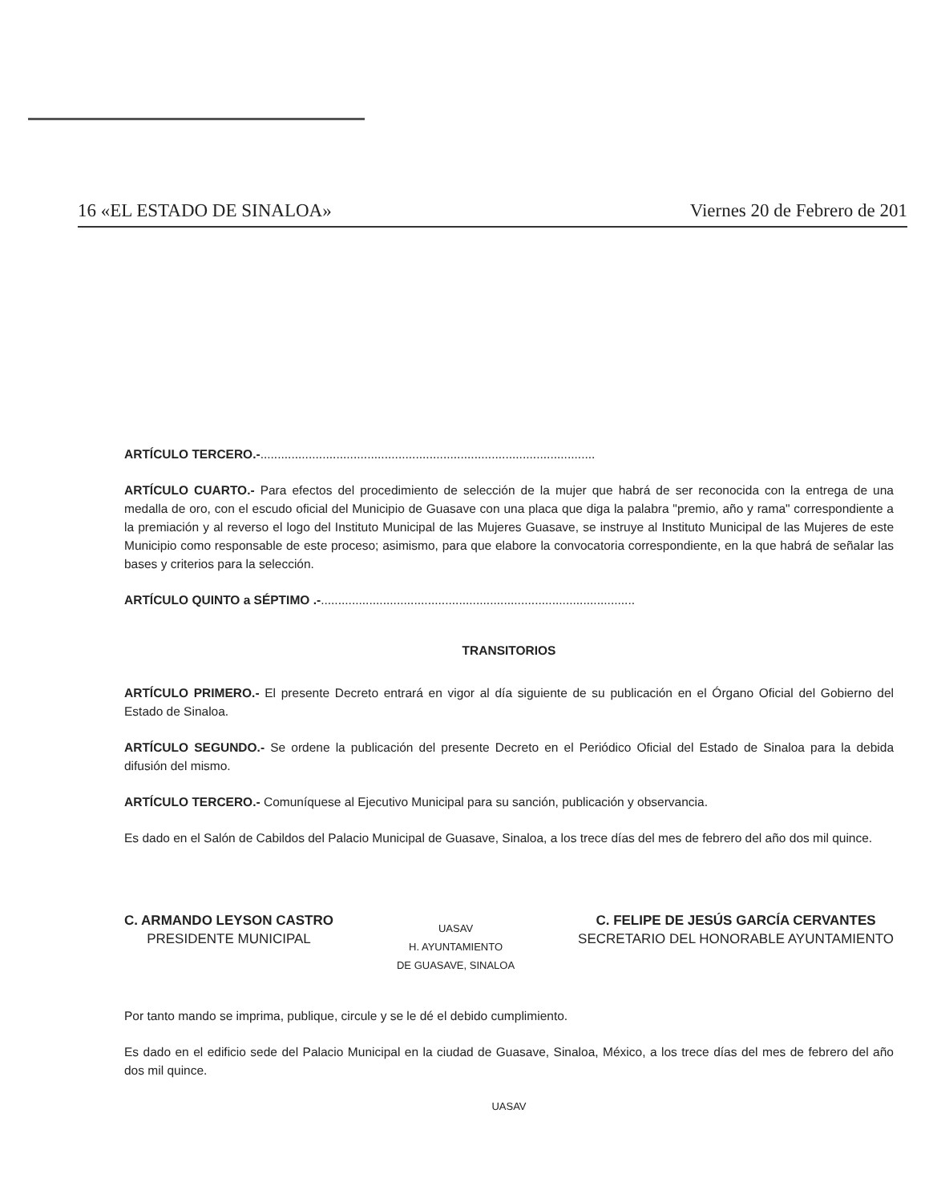16 «EL ESTADO DE SINALOA» Viernes 20 de Febrero de 201
ARTÍCULO TERCERO.-.................................................................................................
ARTÍCULO CUARTO.- Para efectos del procedimiento de selección de la mujer que habrá de ser reconocida con la entrega de una medalla de oro, con el escudo oficial del Municipio de Guasave con una placa que diga la palabra "premio, año y rama" correspondiente a la premiación y al reverso el logo del Instituto Municipal de las Mujeres Guasave, se instruye al Instituto Municipal de las Mujeres de este Municipio como responsable de este proceso; asimismo, para que elabore la convocatoria correspondiente, en la que habrá de señalar las bases y criterios para la selección.
ARTÍCULO QUINTO a SÉPTIMO .-...........................................................................................
TRANSITORIOS
ARTÍCULO PRIMERO.- El presente Decreto entrará en vigor al día siguiente de su publicación en el Órgano Oficial del Gobierno del Estado de Sinaloa.
ARTÍCULO SEGUNDO.- Se ordene la publicación del presente Decreto en el Periódico Oficial del Estado de Sinaloa para la debida difusión del mismo.
ARTÍCULO TERCERO.- Comuníquese al Ejecutivo Municipal para su sanción, publicación y observancia.
Es dado en el Salón de Cabildos del Palacio Municipal de Guasave, Sinaloa, a los trece días del mes de febrero del año dos mil quince.
C. ARMANDO LEYSON CASTRO
PRESIDENTE MUNICIPAL
UASAV
H. AYUNTAMIENTO
DE GUASAVE, SINALOA
C. FELIPE DE JESÚS GARCÍA CERVANTES
SECRETARIO DEL HONORABLE AYUNTAMIENTO
Por tanto mando se imprima, publique, circule y se le dé el debido cumplimiento.
Es dado en el edificio sede del Palacio Municipal en la ciudad de Guasave, Sinaloa, México, a los trece días del mes de febrero del año dos mil quince.
UASAV